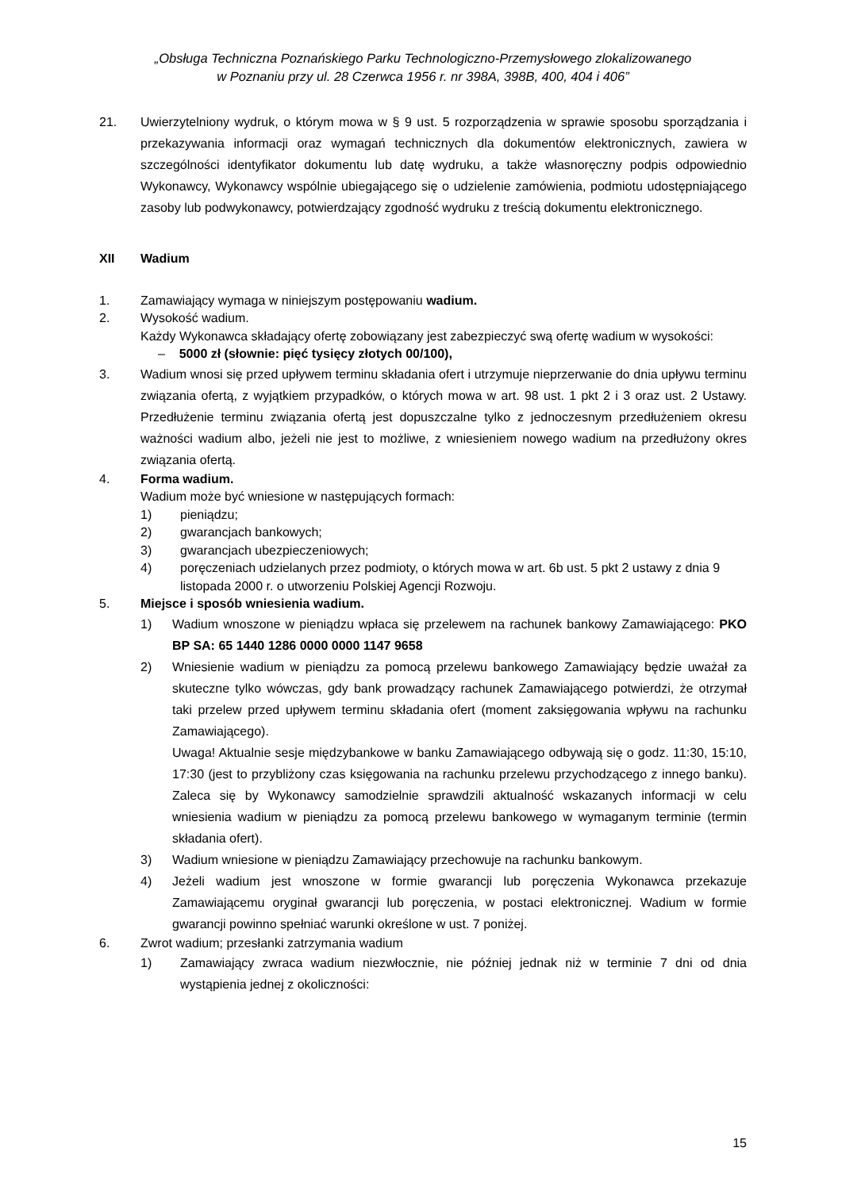„Obsługa Techniczna Poznańskiego Parku Technologiczno-Przemysłowego zlokalizowanego
w Poznaniu przy ul. 28 Czerwca 1956 r. nr 398A, 398B, 400, 404 i 406”
21. Uwierzytelniony wydruk, o którym mowa w § 9 ust. 5 rozporządzenia w sprawie sposobu sporządzania i przekazywania informacji oraz wymagań technicznych dla dokumentów elektronicznych, zawiera w szczególności identyfikator dokumentu lub datę wydruku, a także własnoręczny podpis odpowiednio Wykonawcy, Wykonawcy wspólnie ubiegającego się o udzielenie zamówienia, podmiotu udostępniającego zasoby lub podwykonawcy, potwierdzający zgodność wydruku z treścią dokumentu elektronicznego.
XII Wadium
1. Zamawiający wymaga w niniejszym postępowaniu wadium.
2. Wysokość wadium.
Każdy Wykonawca składający ofertę zobowiązany jest zabezpieczyć swą ofertę wadium w wysokości:
– 5000 zł (słownie: pięć tysięcy złotych 00/100),
3. Wadium wnosi się przed upływem terminu składania ofert i utrzymuje nieprzerwanie do dnia upływu terminu związania ofertą, z wyjątkiem przypadków, o których mowa w art. 98 ust. 1 pkt 2 i 3 oraz ust. 2 Ustawy. Przedłużenie terminu związania ofertą jest dopuszczalne tylko z jednoczesnym przedłużeniem okresu ważności wadium albo, jeżeli nie jest to możliwe, z wniesieniem nowego wadium na przedłużony okres związania ofertą.
4. Forma wadium.
Wadium może być wniesione w następujących formach:
1) pieniądzu;
2) gwarancjach bankowych;
3) gwarancjach ubezpieczeniowych;
4) poręczeniach udzielanych przez podmioty, o których mowa w art. 6b ust. 5 pkt 2 ustawy z dnia 9 listopada 2000 r. o utworzeniu Polskiej Agencji Rozwoju.
5. Miejsce i sposób wniesienia wadium.
1) Wadium wnoszone w pieniądzu wpłaca się przelewem na rachunek bankowy Zamawiającego: PKO BP SA: 65 1440 1286 0000 0000 1147 9658
2) Wniesienie wadium w pieniądzu za pomocą przelewu bankowego Zamawiający będzie uważał za skuteczne tylko wówczas, gdy bank prowadzący rachunek Zamawiającego potwierdzi, że otrzymał taki przelew przed upływem terminu składania ofert (moment zaksięgowania wpływu na rachunku Zamawiającego).
Uwaga! Aktualnie sesje międzybankowe w banku Zamawiającego odbywają się o godz. 11:30, 15:10, 17:30 (jest to przybliżony czas księgowania na rachunku przelewu przychodzącego z innego banku). Zaleca się by Wykonawcy samodzielnie sprawdzili aktualność wskazanych informacji w celu wniesienia wadium w pieniądzu za pomocą przelewu bankowego w wymaganym terminie (termin składania ofert).
3) Wadium wniesione w pieniądzu Zamawiający przechowuje na rachunku bankowym.
4) Jeżeli wadium jest wnoszone w formie gwarancji lub poręczenia Wykonawca przekazuje Zamawiającemu oryginał gwarancji lub poręczenia, w postaci elektronicznej. Wadium w formie gwarancji powinno spełniać warunki określone w ust. 7 poniżej.
6. Zwrot wadium; przesłanki zatrzymania wadium
1) Zamawiający zwraca wadium niezwłocznie, nie później jednak niż w terminie 7 dni od dnia wystąpienia jednej z okoliczności:
15